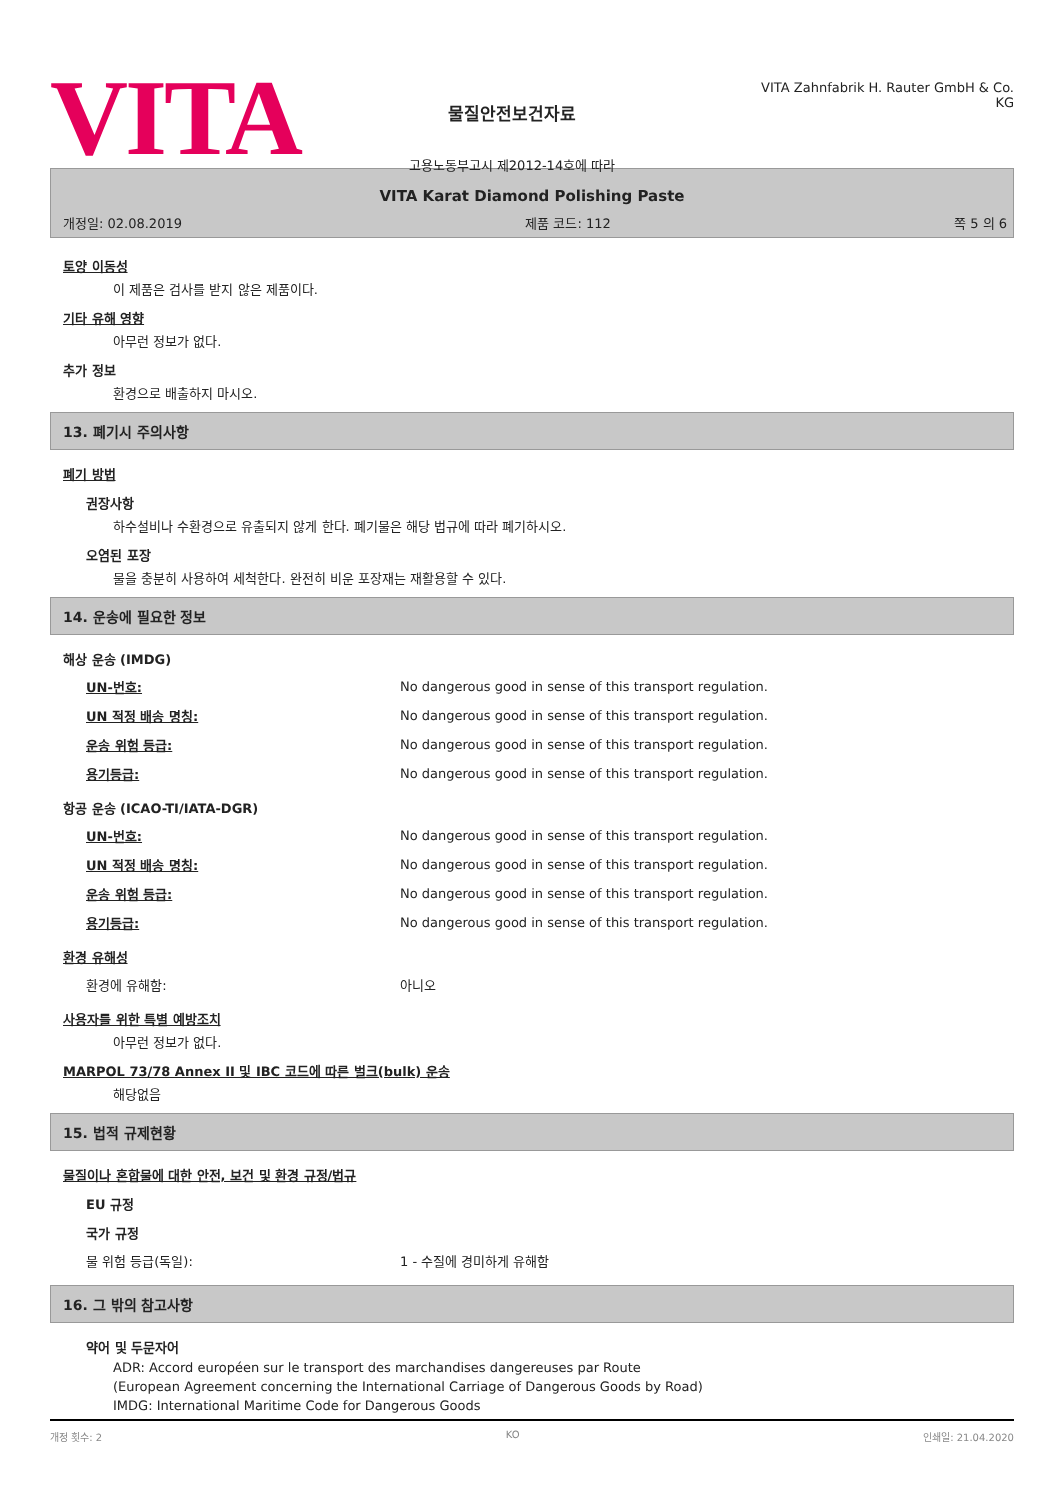VITA
물질안전보건자료
고용노동부고시 제2012-14호에 따라
VITA Zahnfabrik H. Rauter GmbH & Co. KG
VITA Karat Diamond Polishing Paste
개정일: 02.08.2019 제품 코드: 112 쪽 5 의 6
토양 이동성
이 제품은 검사를 받지 않은 제품이다.
기타 유해 영향
아무런 정보가 없다.
추가 정보
환경으로 배출하지 마시오.
13. 폐기시 주의사항
폐기 방법
권장사항
하수설비나 수환경으로 유출되지 않게 한다. 폐기물은 해당 법규에 따라 폐기하시오.
오염된 포장
물을 충분히 사용하여 세척한다. 완전히 비운 포장재는 재활용할 수 있다.
14. 운송에 필요한 정보
해상 운송 (IMDG)
| UN-번호: | No dangerous good in sense of this transport regulation. |
| UN 적정 배송 명칭: | No dangerous good in sense of this transport regulation. |
| 운송 위험 등급: | No dangerous good in sense of this transport regulation. |
| 용기등급: | No dangerous good in sense of this transport regulation. |
항공 운송 (ICAO-TI/IATA-DGR)
| UN-번호: | No dangerous good in sense of this transport regulation. |
| UN 적정 배송 명칭: | No dangerous good in sense of this transport regulation. |
| 운송 위험 등급: | No dangerous good in sense of this transport regulation. |
| 용기등급: | No dangerous good in sense of this transport regulation. |
환경 유해성
| 환경에 유해함: | 아니오 |
사용자를 위한 특별 예방조치
아무런 정보가 없다.
MARPOL 73/78 Annex II 및 IBC 코드에 따른 벌크(bulk) 운송
해당없음
15. 법적 규제현황
물질이나 혼합물에 대한 안전, 보건 및 환경 규정/법규
EU 규정
국가 규정
| 물 위험 등급(독일): | 1 - 수질에 경미하게 유해함 |
16. 그 밖의 참고사항
약어 및 두문자어
ADR: Accord européen sur le transport des marchandises dangereuses par Route
(European Agreement concerning the International Carriage of Dangerous Goods by Road)
IMDG: International Maritime Code for Dangerous Goods
개정 횟수: 2 KO 인쇄일: 21.04.2020